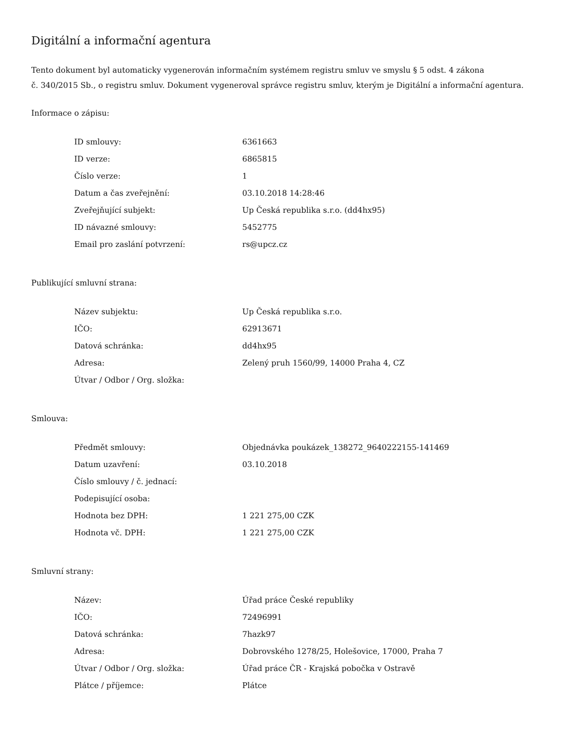Digitální a informační agentura
Tento dokument byl automaticky vygenerován informačním systémem registru smluv ve smyslu § 5 odst. 4 zákona
č. 340/2015 Sb., o registru smluv. Dokument vygeneroval správce registru smluv, kterým je Digitální a informační agentura.
Informace o zápisu:
| ID smlouvy: | 6361663 |
| ID verze: | 6865815 |
| Číslo verze: | 1 |
| Datum a čas zveřejnění: | 03.10.2018 14:28:46 |
| Zveřejňující subjekt: | Up Česká republika s.r.o. (dd4hx95) |
| ID návazné smlouvy: | 5452775 |
| Email pro zaslání potvrzení: | rs@upcz.cz |
Publikující smluvní strana:
| Název subjektu: | Up Česká republika s.r.o. |
| IČO: | 62913671 |
| Datová schránka: | dd4hx95 |
| Adresa: | Zelený pruh 1560/99, 14000 Praha 4, CZ |
| Útvar / Odbor / Org. složka: | |
Smlouva:
| Předmět smlouvy: | Objednávka poukázek_138272_9640222155-141469 |
| Datum uzavření: | 03.10.2018 |
| Číslo smlouvy / č. jednací: | |
| Podepisující osoba: | |
| Hodnota bez DPH: | 1 221 275,00 CZK |
| Hodnota vč. DPH: | 1 221 275,00 CZK |
Smluvní strany:
| Název: | Úřad práce České republiky |
| IČO: | 72496991 |
| Datová schránka: | 7hazk97 |
| Adresa: | Dobrovského 1278/25, Holešovice, 17000, Praha 7 |
| Útvar / Odbor / Org. složka: | Úřad práce ČR - Krajská pobočka v Ostravě |
| Plátce / příjemce: | Plátce |